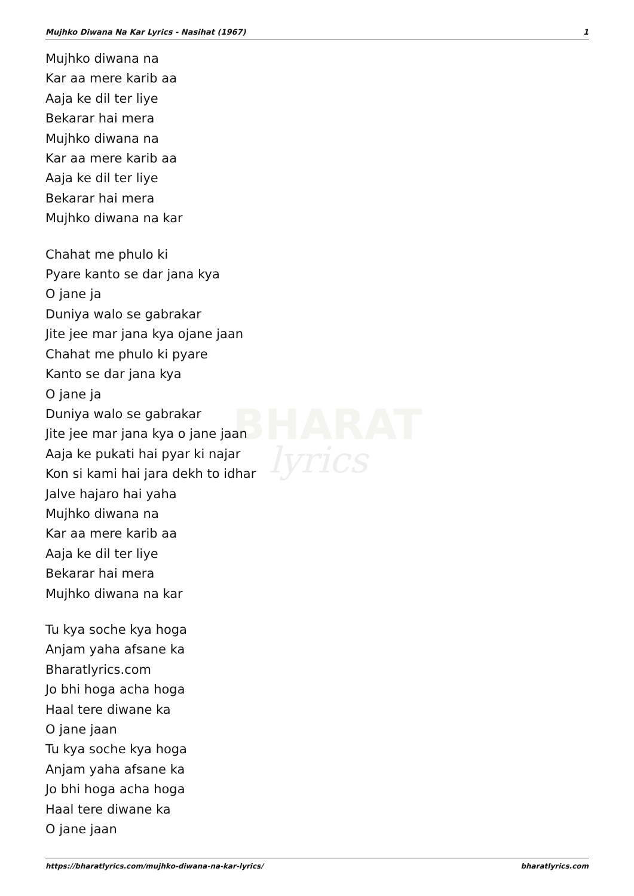BHARAT
lyrics
Mujhko Diwana Na Kar Lyrics - Nasihat (1967) 1
Mujhko diwana na
Kar aa mere karib aa
Aaja ke dil ter liye
Bekarar hai mera
Mujhko diwana na
Kar aa mere karib aa
Aaja ke dil ter liye
Bekarar hai mera
Mujhko diwana na kar
Chahat me phulo ki
Pyare kanto se dar jana kya
O jane ja
Duniya walo se gabrakar
Jite jee mar jana kya ojane jaan
Chahat me phulo ki pyare
Kanto se dar jana kya
O jane ja
Duniya walo se gabrakar
Jite jee mar jana kya o jane jaan
Aaja ke pukati hai pyar ki najar
Kon si kami hai jara dekh to idhar
Jalve hajaro hai yaha
Mujhko diwana na
Kar aa mere karib aa
Aaja ke dil ter liye
Bekarar hai mera
Mujhko diwana na kar
Tu kya soche kya hoga
Anjam yaha afsane ka
Bharatlyrics.com
Jo bhi hoga acha hoga
Haal tere diwane ka
O jane jaan
Tu kya soche kya hoga
Anjam yaha afsane ka
Jo bhi hoga acha hoga
Haal tere diwane ka
O jane jaan
https://bharatlyrics.com/mujhko-diwana-na-kar-lyrics/ bharatlyrics.com